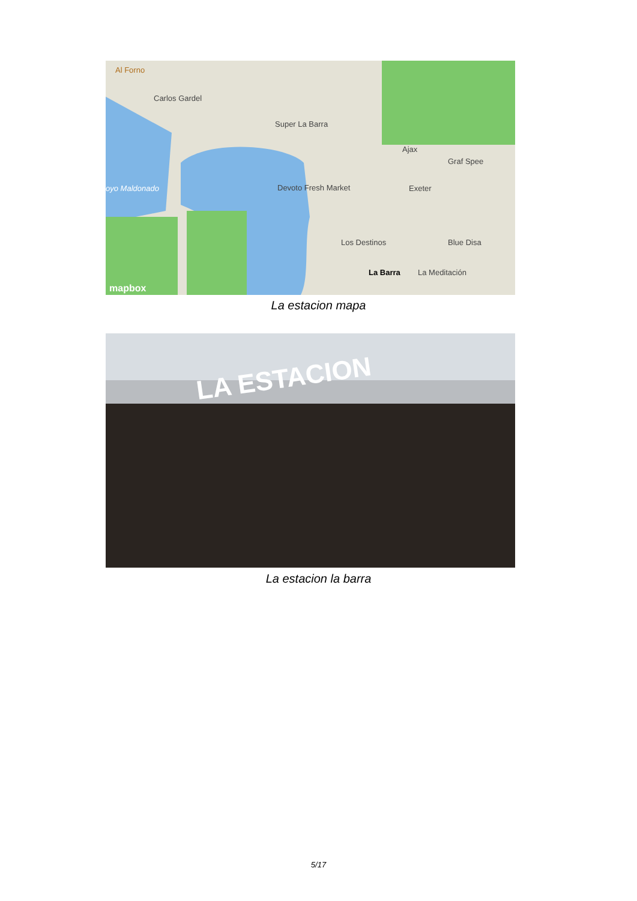Al Forno
Carlos Gardel
Super La Barra
Devoto Fresh Market Exeter
Graf Spee
Ajax
Blue Disa Los Destinos
La Barra La Meditación
oyo Maldonado
mapbox
La estacion mapa
LA ESTACION
La estacion la barra
5/17